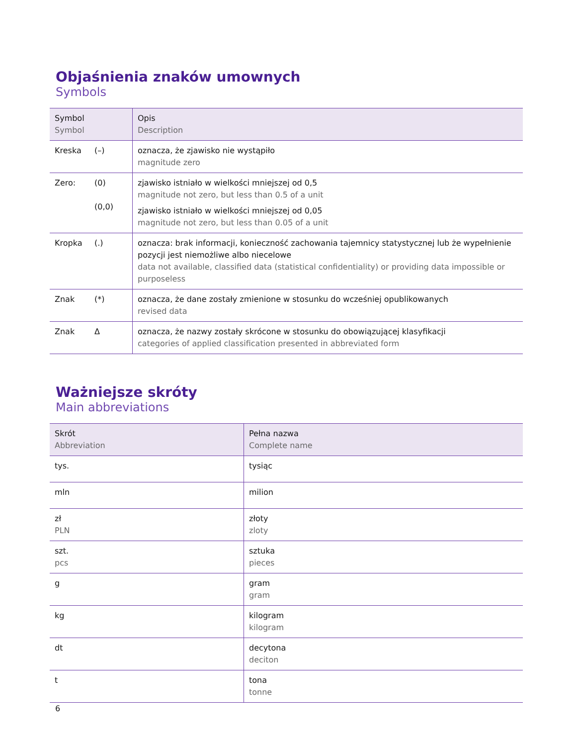Objaśnienia znaków umownych
Symbols
| Symbol Symbol | Opis Description |
| --- | --- |
| Kreska (–) | oznacza, że zjawisko nie wystąpiło magnitude zero |
| Zero: (0) (0,0) | zjawisko istniało w wielkości mniejszej od 0,5 magnitude not zero, but less than 0.5 of a unit zjawisko istniało w wielkości mniejszej od 0,05 magnitude not zero, but less than 0.05 of a unit |
| Kropka (.) | oznacza: brak informacji, konieczność zachowania tajemnicy statystycznej lub że wypełnienie pozycji jest niemożliwe albo niecelowe data not available, classified data (statistical confidentiality) or providing data impossible or purposeless |
| Znak (*) | oznacza, że dane zostały zmienione w stosunku do wcześniej opublikowanych revised data |
| Znak Δ | oznacza, że nazwy zostały skrócone w stosunku do obowiązującej klasyfikacji categories of applied classification presented in abbreviated form |
Ważniejsze skróty
Main abbreviations
| Skrót Abbreviation | Pełna nazwa Complete name |
| --- | --- |
| tys. | tysiąc |
| mln | milion |
| zł PLN | złoty zloty |
| szt. pcs | sztuka pieces |
| g | gram gram |
| kg | kilogram kilogram |
| dt | decytona deciton |
| t | tona tonne |
6